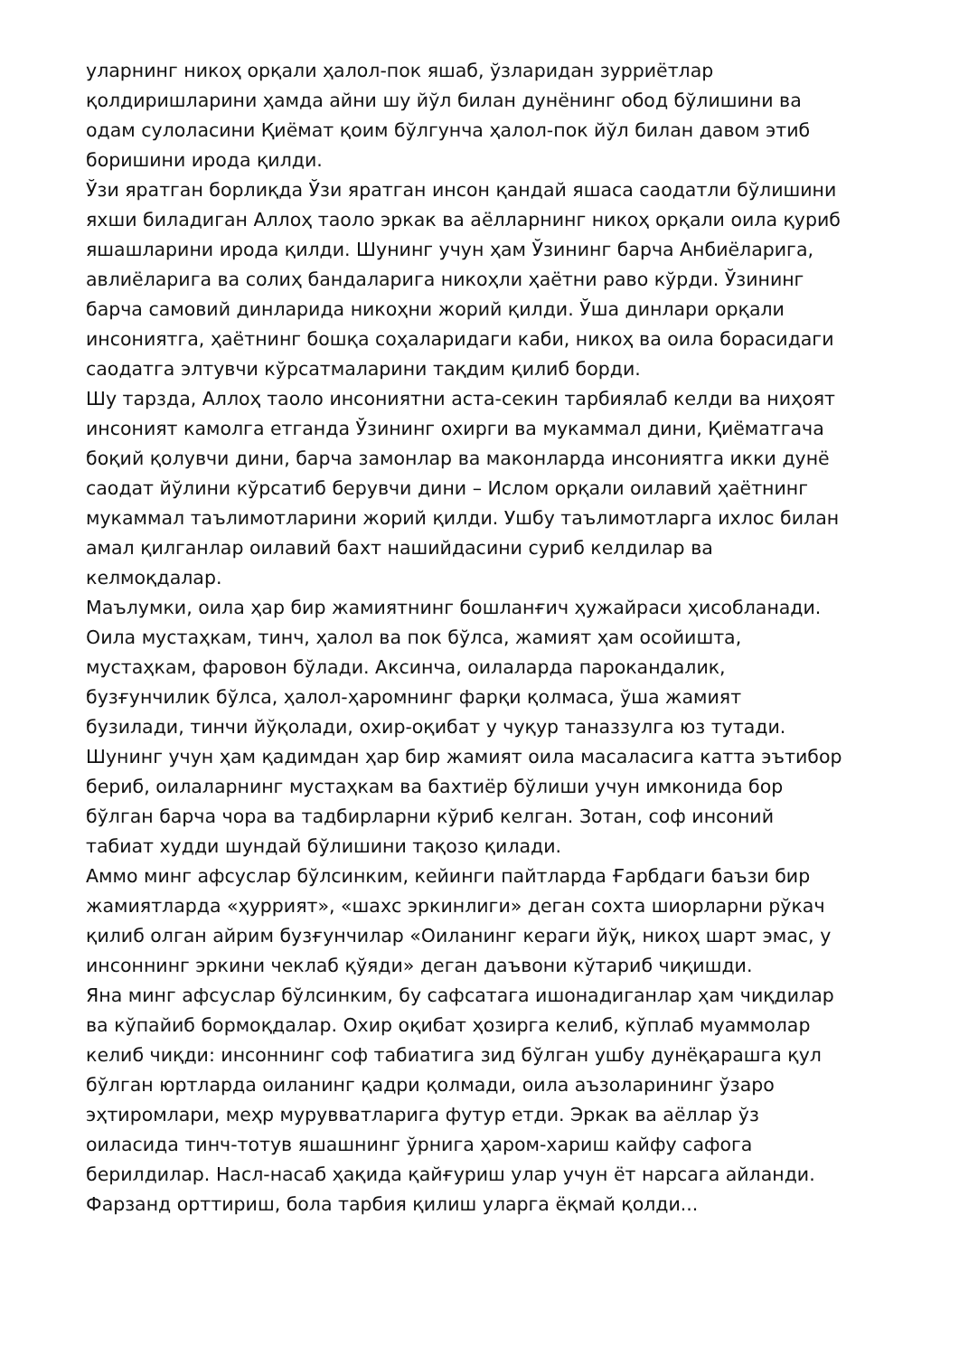уларнинг никоҳ орқали ҳалол-пок яшаб, ўзларидан зурриётлар
қолдиришларини ҳамда айни шу йўл билан дунёнинг обод бўлишини ва
одам сулоласини Қиёмат қоим бўлгунча ҳалол-пок йўл билан давом этиб
боришини ирода қилди.
Ўзи яратган борлиқда Ўзи яратган инсон қандай яшаса саодатли бўлишини
яхши биладиган Аллоҳ таоло эркак ва аёлларнинг никоҳ орқали оила қуриб
яшашларини ирода қилди. Шунинг учун ҳам Ўзининг барча Анбиёларига,
авлиёларига ва солиҳ бандаларига никоҳли ҳаётни раво кўрди. Ўзининг
барча самовий динларида никоҳни жорий қилди. Ўша динлари орқали
инсониятга, ҳаётнинг бошқа соҳаларидаги каби, никоҳ ва оила борасидаги
саодатга элтувчи кўрсатмаларини тақдим қилиб борди.
Шу тарзда, Аллоҳ таоло инсониятни аста-секин тарбиялаб келди ва ниҳоят
инсоният камолга етганда Ўзининг охирги ва мукаммал дини, Қиёматгача
боқий қолувчи дини, барча замонлар ва маконларда инсониятга икки дунё
саодат йўлини кўрсатиб берувчи дини – Ислом орқали оилавий ҳаётнинг
мукаммал таълимотларини жорий қилди. Ушбу таълимотларга ихлос билан
амал қилганлар оилавий бахт нашийдасини суриб келдилар ва
келмоқдалар.
Маълумки, оила ҳар бир жамиятнинг бошланғич ҳужайраси ҳисобланади.
Оила мустаҳкам, тинч, ҳалол ва пок бўлса, жамият ҳам осойишта,
мустаҳкам, фаровон бўлади. Аксинча, оилаларда парокандалик,
бузғунчилик бўлса, ҳалол-ҳаромнинг фарқи қолмаса, ўша жамият
бузилади, тинчи йўқолади, охир-оқибат у чуқур таназзулга юз тутади.
Шунинг учун ҳам қадимдан ҳар бир жамият оила масаласига катта эътибор
бериб, оилаларнинг мустаҳкам ва бахтиёр бўлиши учун имконида бор
бўлган барча чора ва тадбирларни кўриб келган. Зотан, соф инсоний
табиат худди шундай бўлишини тақозо қилади.
Аммо минг афсуслар бўлсинким, кейинги пайтларда Ғарбдаги баъзи бир
жамиятларда «ҳуррият», «шахс эркинлиги» деган сохта шиорларни рўкач
қилиб олган айрим бузғунчилар «Оиланинг кераги йўқ, никоҳ шарт эмас, у
инсоннинг эркини чеклаб қўяди» деган даъвони кўтариб чиқишди.
Яна минг афсуслар бўлсинким, бу сафсатага ишонадиганлар ҳам чиқдилар
ва кўпайиб бормоқдалар. Охир оқибат ҳозирга келиб, кўплаб муаммолар
келиб чиқди: инсоннинг соф табиатига зид бўлган ушбу дунёқарашга қул
бўлган юртларда оиланинг қадри қолмади, оила аъзоларининг ўзаро
эҳтиромлари, меҳр мурувватларига футур етди. Эркак ва аёллар ўз
оиласида тинч-тотув яшашнинг ўрнига ҳаром-хариш кайфу сафога
берилдилар. Насл-насаб ҳақида қайғуриш улар учун ёт нарсага айланди.
Фарзанд орттириш, бола тарбия қилиш уларга ёқмай қолди...